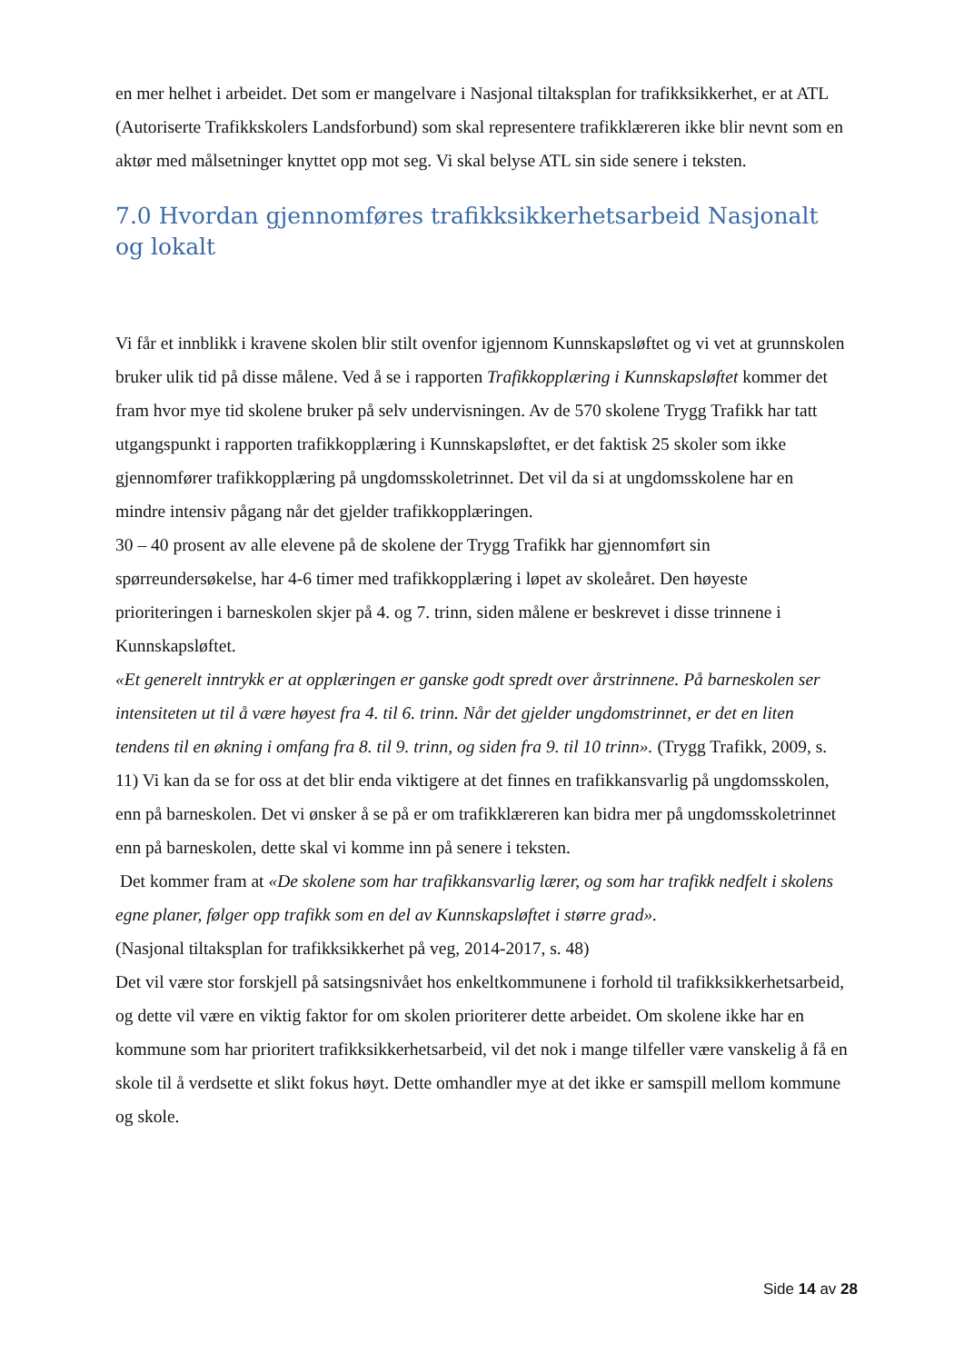en mer helhet i arbeidet. Det som er mangelvare i Nasjonal tiltaksplan for trafikksikkerhet, er at ATL (Autoriserte Trafikkskolers Landsforbund) som skal representere trafikklæreren ikke blir nevnt som en aktør med målsetninger knyttet opp mot seg. Vi skal belyse ATL sin side senere i teksten.
7.0 Hvordan gjennomføres trafikksikkerhetsarbeid Nasjonalt og lokalt
Vi får et innblikk i kravene skolen blir stilt ovenfor igjennom Kunnskapsløftet og vi vet at grunnskolen bruker ulik tid på disse målene. Ved å se i rapporten Trafikkopplæring i Kunnskapsløftet kommer det fram hvor mye tid skolene bruker på selv undervisningen. Av de 570 skolene Trygg Trafikk har tatt utgangspunkt i rapporten trafikkopplæring i Kunnskapsløftet, er det faktisk 25 skoler som ikke gjennomfører trafikkopplæring på ungdomsskoletrinnet. Det vil da si at ungdomsskolene har en mindre intensiv pågang når det gjelder trafikkopplæringen.
30 – 40 prosent av alle elevene på de skolene der Trygg Trafikk har gjennomført sin spørreundersøkelse, har 4-6 timer med trafikkopplæring i løpet av skoleåret. Den høyeste prioriteringen i barneskolen skjer på 4. og 7. trinn, siden målene er beskrevet i disse trinnene i Kunnskapsløftet.
«Et generelt inntrykk er at opplæringen er ganske godt spredt over årstrinnene. På barneskolen ser intensiteten ut til å være høyest fra 4. til 6. trinn. Når det gjelder ungdomstrinnet, er det en liten tendens til en økning i omfang fra 8. til 9. trinn, og siden fra 9. til 10 trinn». (Trygg Trafikk, 2009, s. 11) Vi kan da se for oss at det blir enda viktigere at det finnes en trafikkansvarlig på ungdomsskolen, enn på barneskolen. Det vi ønsker å se på er om trafikklæreren kan bidra mer på ungdomsskoletrinnet enn på barneskolen, dette skal vi komme inn på senere i teksten.
Det kommer fram at «De skolene som har trafikkansvarlig lærer, og som har trafikk nedfelt i skolens egne planer, følger opp trafikk som en del av Kunnskapsløftet i større grad».
(Nasjonal tiltaksplan for trafikksikkerhet på veg, 2014-2017, s. 48)
Det vil være stor forskjell på satsingsnivået hos enkeltkommunene i forhold til trafikksikkerhetsarbeid, og dette vil være en viktig faktor for om skolen prioriterer dette arbeidet. Om skolene ikke har en kommune som har prioritert trafikksikkerhetsarbeid, vil det nok i mange tilfeller være vanskelig å få en skole til å verdsette et slikt fokus høyt. Dette omhandler mye at det ikke er samspill mellom kommune og skole.
Side 14 av 28